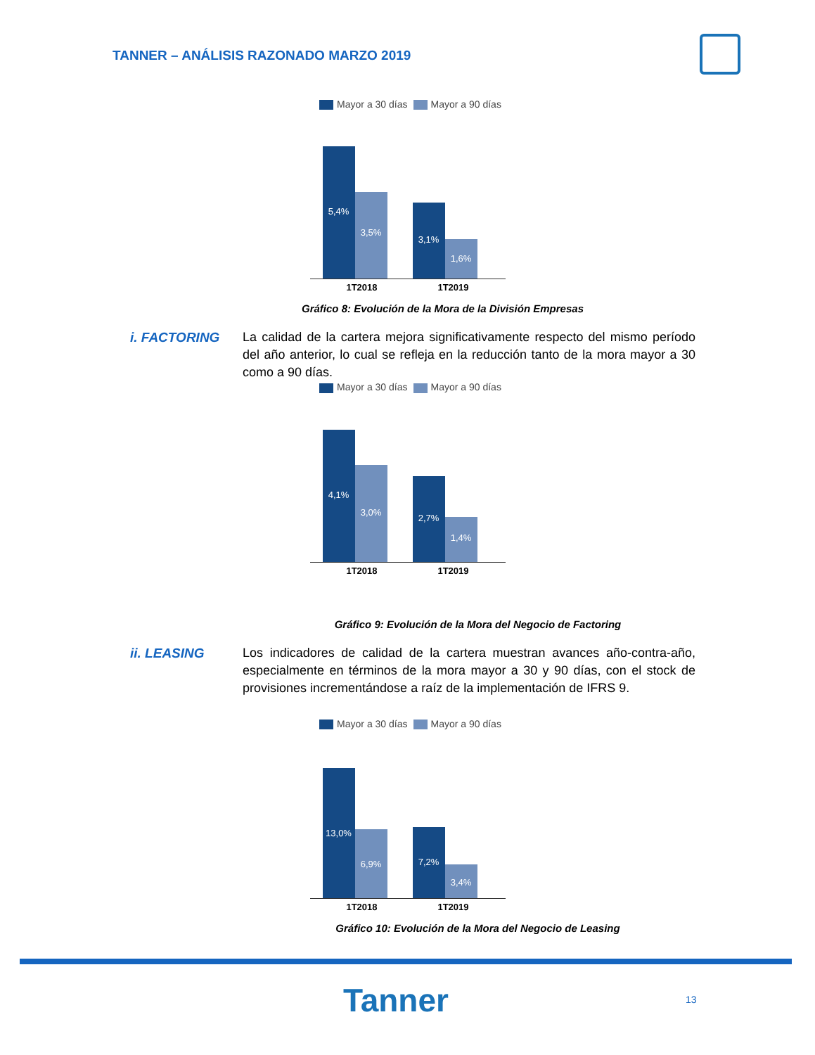TANNER – ANÁLISIS RAZONADO MARZO 2019
Mayor a 30 días Mayor a 90 días
5,4%
3,5%
3,1%
1,6%
1T2018 1T2019
Gráfico 8: Evolución de la Mora de la División Empresas
i. FACTORING La calidad de la cartera mejora significativamente respecto del mismo período del año anterior, lo cual se refleja en la reducción tanto de la mora mayor a 30 como a 90 días.
Mayor a 30 días Mayor a 90 días
4,1%
3,0%
2,7%
1,4%
1T2018 1T2019
Gráfico 9: Evolución de la Mora del Negocio de Factoring
ii. LEASING Los indicadores de calidad de la cartera muestran avances año-contra-año, especialmente en términos de la mora mayor a 30 y 90 días, con el stock de provisiones incrementándose a raíz de la implementación de IFRS 9.
Mayor a 30 días Mayor a 90 días
13,0%
6,9%
7,2%
3,4%
1T2018 1T2019
Gráfico 10: Evolución de la Mora del Negocio de Leasing
Tanner 13